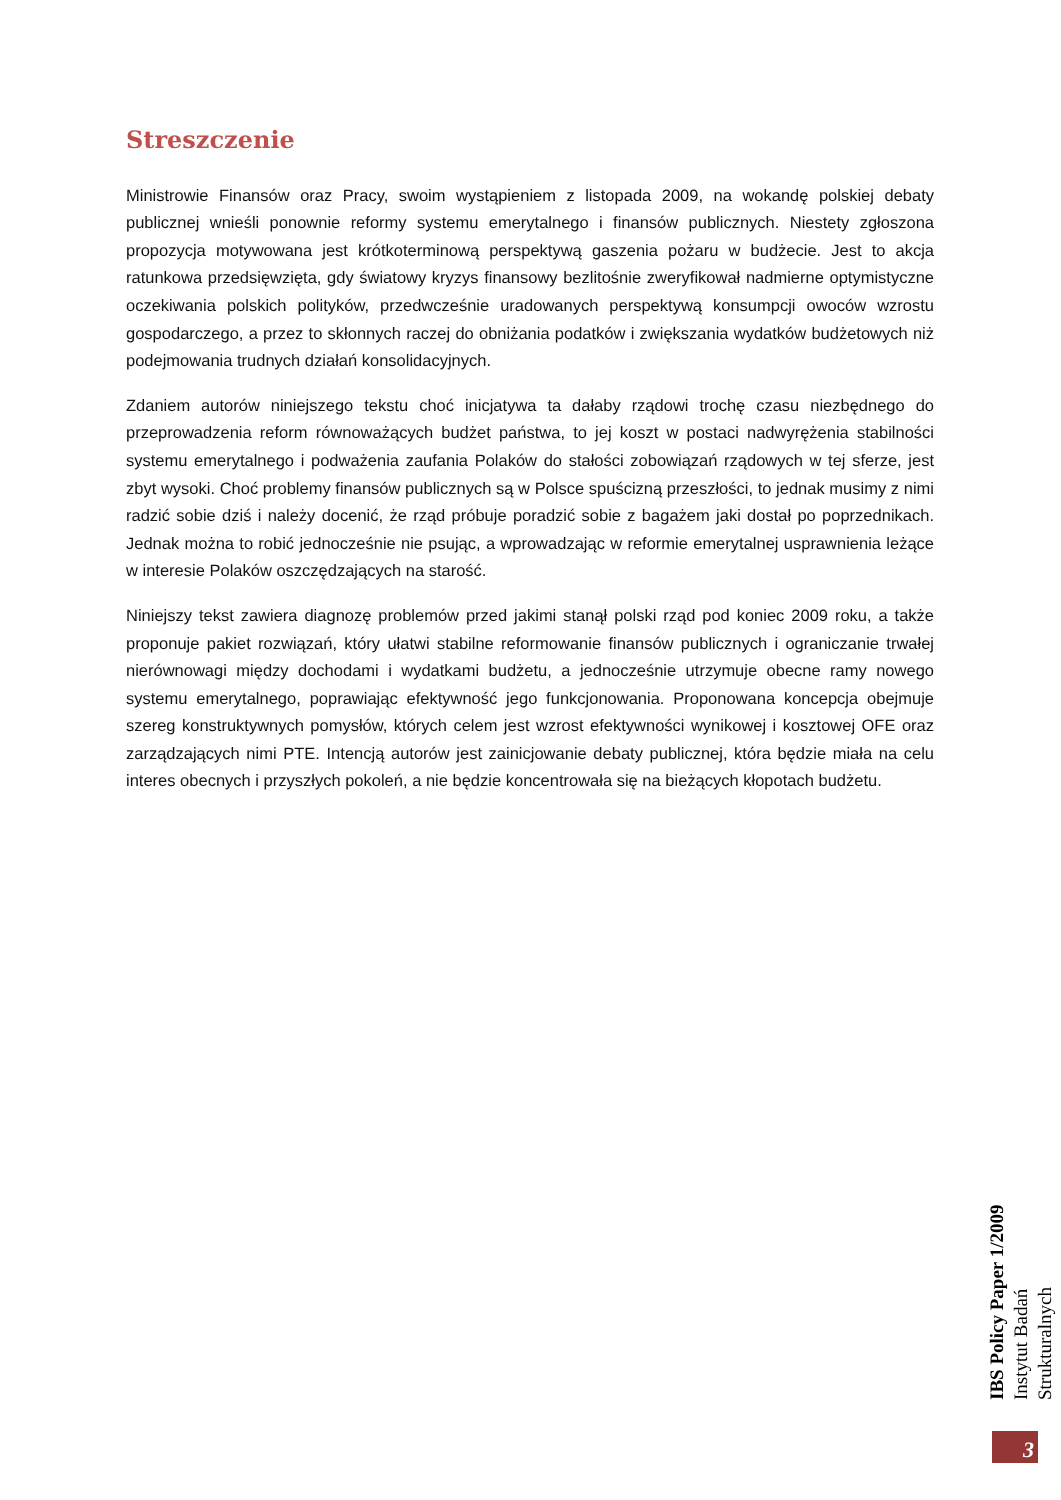Streszczenie
Ministrowie Finansów oraz Pracy, swoim wystąpieniem z listopada 2009, na wokandę polskiej debaty publicznej wnieśli ponownie reformy systemu emerytalnego i finansów publicznych. Niestety zgłoszona propozycja motywowana jest krótkoterminową perspektywą gaszenia pożaru w budżecie. Jest to akcja ratunkowa przedsięwzięta, gdy światowy kryzys finansowy bezlitośnie zweryfikował nadmierne optymistyczne oczekiwania polskich polityków, przedwcześnie uradowanych perspektywą konsumpcji owoców wzrostu gospodarczego, a przez to skłonnych raczej do obniżania podatków i zwiększania wydatków budżetowych niż podejmowania trudnych działań konsolidacyjnych.
Zdaniem autorów niniejszego tekstu choć inicjatywa ta dałaby rządowi trochę czasu niezbędnego do przeprowadzenia reform równoważących budżet państwa, to jej koszt w postaci nadwyrężenia stabilności systemu emerytalnego i podważenia zaufania Polaków do stałości zobowiązań rządowych w tej sferze, jest zbyt wysoki. Choć problemy finansów publicznych są w Polsce spuścizną przeszłości, to jednak musimy z nimi radzić sobie dziś i należy docenić, że rząd próbuje poradzić sobie z bagażem jaki dostał po poprzednikach. Jednak można to robić jednocześnie nie psując, a wprowadzając w reformie emerytalnej usprawnienia leżące w interesie Polaków oszczędzających na starość.
Niniejszy tekst zawiera diagnozę problemów przed jakimi stanął polski rząd pod koniec 2009 roku, a także proponuje pakiet rozwiązań, który ułatwi stabilne reformowanie finansów publicznych i ograniczanie trwałej nierównowagi między dochodami i wydatkami budżetu, a jednocześnie utrzymuje obecne ramy nowego systemu emerytalnego, poprawiając efektywność jego funkcjonowania. Proponowana koncepcja obejmuje szereg konstruktywnych pomysłów, których celem jest wzrost efektywności wynikowej i kosztowej OFE oraz zarządzających nimi PTE. Intencją autorów jest zainicjowanie debaty publicznej, która będzie miała na celu interes obecnych i przyszłych pokoleń, a nie będzie koncentrowała się na bieżących kłopotach budżetu.
IBS Policy Paper 1/2009
Instytut Badań Strukturalnych
3